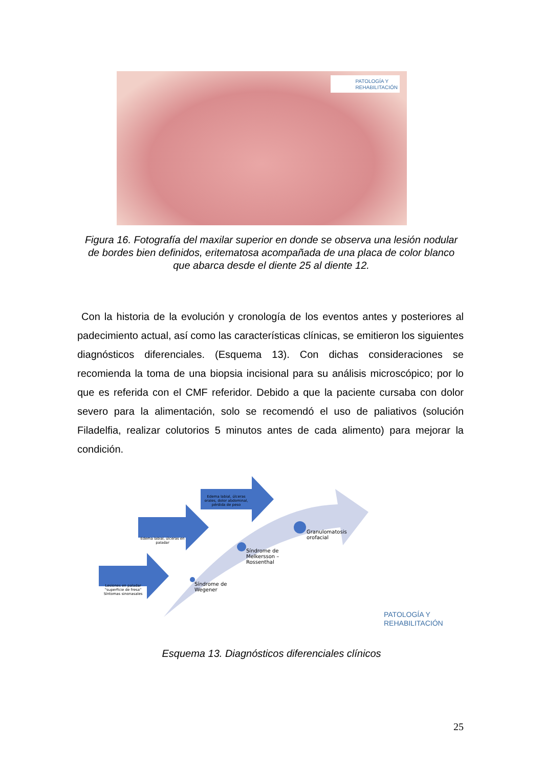PATOLOGÍA Y
REHABILITACIÓN
Figura 16. Fotografía del maxilar superior en donde se observa una lesión nodular de bordes bien definidos, eritematosa acompañada de una placa de color blanco que abarca desde el diente 25 al diente 12.
Con la historia de la evolución y cronología de los eventos antes y posteriores al padecimiento actual, así como las características clínicas, se emitieron los siguientes diagnósticos diferenciales. (Esquema 13). Con dichas consideraciones se recomienda la toma de una biopsia incisional para su análisis microscópico; por lo que es referida con el CMF referidor. Debido a que la paciente cursaba con dolor severo para la alimentación, solo se recomendó el uso de paliativos (solución Filadelfia, realizar colutorios 5 minutos antes de cada alimento) para mejorar la condición.
Lesiones en paladar "superficie de fresa" Síntomas sinonasales
Edema labial, úlceras en paladar
Edema labial, úlceras orales, dolor abdominal, pérdida de peso
Síndrome de
Wegener
Síndrome de
Melkersson –
Rossenthal
Granulomatosis
orofacial
PATOLOGÍA Y
REHABILITACIÓN
Esquema 13. Diagnósticos diferenciales clínicos
25